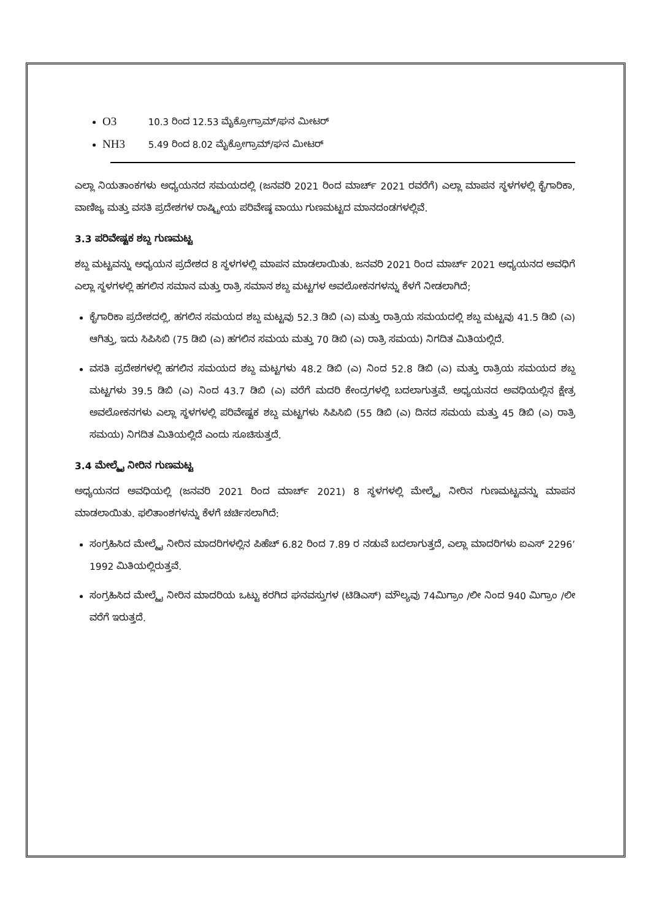O3 10.3 ರಿಂದ 12.53 ಮೈಕ್ರೋಗ್ರಾಮ್/ಘನ ಮೀಟರ್
NH3 5.49 ರಿಂದ 8.02 ಮೈಕ್ರೋಗ್ರಾಮ್/ಘನ ಮೀಟರ್
ಎಲ್ಲಾ ನಿಯತಾಂಕಗಳು ಅಧ್ಯಯನದ ಸಮಯದಲ್ಲಿ (ಜನವರಿ 2021 ರಿಂದ ಮಾರ್ಚ್ 2021 ರವರೆಗೆ) ಎಲ್ಲಾ ಮಾಪನ ಸ್ಥಳಗಳಲ್ಲಿ ಕೈಗಾರಿಕಾ, ವಾಣಿಜ್ಯ ಮತ್ತು ವಸತಿ ಪ್ರದೇಶಗಳ ರಾಷ್ಟ್ರೀಯ ಪರಿವೇಷ್ಠ ವಾಯು ಗುಣಮಟ್ಟದ ಮಾನದಂಡಗಳಲ್ಲಿವೆ.
3.3 ಪರಿವೇಷ್ಟಕ ಶಬ್ದ ಗುಣಮಟ್ಟ
ಶಬ್ದ ಮಟ್ಟವನ್ನು ಅಧ್ಯಯನ ಪ್ರದೇಶದ 8 ಸ್ಥಳಗಳಲ್ಲಿ ಮಾಪನ ಮಾಡಲಾಯಿತು. ಜನವರಿ 2021 ರಿಂದ ಮಾರ್ಚ್ 2021 ಅಧ್ಯಯನದ ಅವಧಿಗೆ ಎಲ್ಲಾ ಸ್ಥಳಗಳಲ್ಲಿ ಹಗಲಿನ ಸಮಾನ ಮತ್ತು ರಾತ್ರಿ ಸಮಾನ ಶಬ್ದ ಮಟ್ಟಗಳ ಅವಲೋಕನಗಳನ್ನು ಕೆಳಗೆ ನೀಡಲಾಗಿದೆ;
ಕೈಗಾರಿಕಾ ಪ್ರದೇಶದಲ್ಲಿ, ಹಗಲಿನ ಸಮಯದ ಶಬ್ದ ಮಟ್ಟವು 52.3 ಡಿಬಿ (ಎ) ಮತ್ತು ರಾತ್ರಿಯ ಸಮಯದಲ್ಲಿ ಶಬ್ದ ಮಟ್ಟವು 41.5 ಡಿಬಿ (ಎ) ಆಗಿತ್ತು, ಇದು ಸಿಪಿಸಿಬಿ (75 ಡಿಬಿ (ಎ) ಹಗಲಿನ ಸಮಯ ಮತ್ತು 70 ಡಿಬಿ (ಎ) ರಾತ್ರಿ ಸಮಯ) ನಿಗದಿತ ಮಿತಿಯಲ್ಲಿದೆ.
ವಸತಿ ಪ್ರದೇಶಗಳಲ್ಲಿ ಹಗಲಿನ ಸಮಯದ ಶಬ್ದ ಮಟ್ಟಗಳು 48.2 ಡಿಬಿ (ಎ) ನಿಂದ 52.8 ಡಿಬಿ (ಎ) ಮತ್ತು ರಾತ್ರಿಯ ಸಮಯದ ಶಬ್ದ ಮಟ್ಟಗಳು 39.5 ಡಿಬಿ (ಎ) ನಿಂದ 43.7 ಡಿಬಿ (ಎ) ವರೆಗೆ ಮದರಿ ಕೇಂದ್ರಗಳಲ್ಲಿ ಬದಲಾಗುತ್ತವೆ. ಅಧ್ಯಯನದ ಅವಧಿಯಲ್ಲಿನ ಕ್ಷೇತ್ರ ಅವಲೋಕನಗಳು ಎಲ್ಲಾ ಸ್ಥಳಗಳಲ್ಲಿ ಪರಿವೇಷ್ಟಕ ಶಬ್ದ ಮಟ್ಟಗಳು ಸಿಪಿಸಿಬಿ (55 ಡಿಬಿ (ಎ) ದಿನದ ಸಮಯ ಮತ್ತು 45 ಡಿಬಿ (ಎ) ರಾತ್ರಿ ಸಮಯ) ನಿಗದಿತ ಮಿತಿಯಲ್ಲಿದೆ ಎಂದು ಸೂಚಿಸುತ್ತದೆ.
3.4 ಮೇಲ್ಮೈ ನೀರಿನ ಗುಣಮಟ್ಟ
ಅಧ್ಯಯನದ ಅವಧಿಯಲ್ಲಿ (ಜನವರಿ 2021 ರಿಂದ ಮಾರ್ಚ್ 2021) 8 ಸ್ಥಳಗಳಲ್ಲಿ ಮೇಲ್ಮೈ ನೀರಿನ ಗುಣಮಟ್ಟವನ್ನು ಮಾಪನ ಮಾಡಲಾಯಿತು. ಫಲಿತಾಂಶಗಳನ್ನು ಕೆಳಗೆ ಚರ್ಚಿಸಲಾಗಿದೆ:
ಸಂಗ್ರಹಿಸಿದ ಮೇಲ್ಮೈ ನೀರಿನ ಮಾದರಿಗಳಲ್ಲಿನ ಪಿಹೆಚ್ 6.82 ರಿಂದ 7.89 ರ ನಡುವೆ ಬದಲಾಗುತ್ತದೆ, ಎಲ್ಲಾ ಮಾದರಿಗಳು ಐಎಸ್ 2296’ 1992 ಮಿತಿಯಲ್ಲಿರುತ್ತವೆ.
ಸಂಗ್ರಹಿಸಿದ ಮೇಲ್ಮೈ ನೀರಿನ ಮಾದರಿಯ ಒಟ್ಟು ಕರಗಿದ ಘನವಸ್ತುಗಳ (ಟಿಡಿಎಸ್) ಮೌಲ್ಯವು 74ಮಿಗ್ರಾಂ /ಲೀ ನಿಂದ 940 ಮಿಗ್ರಾಂ /ಲೀ ವರೆಗೆ ಇರುತ್ತದೆ.